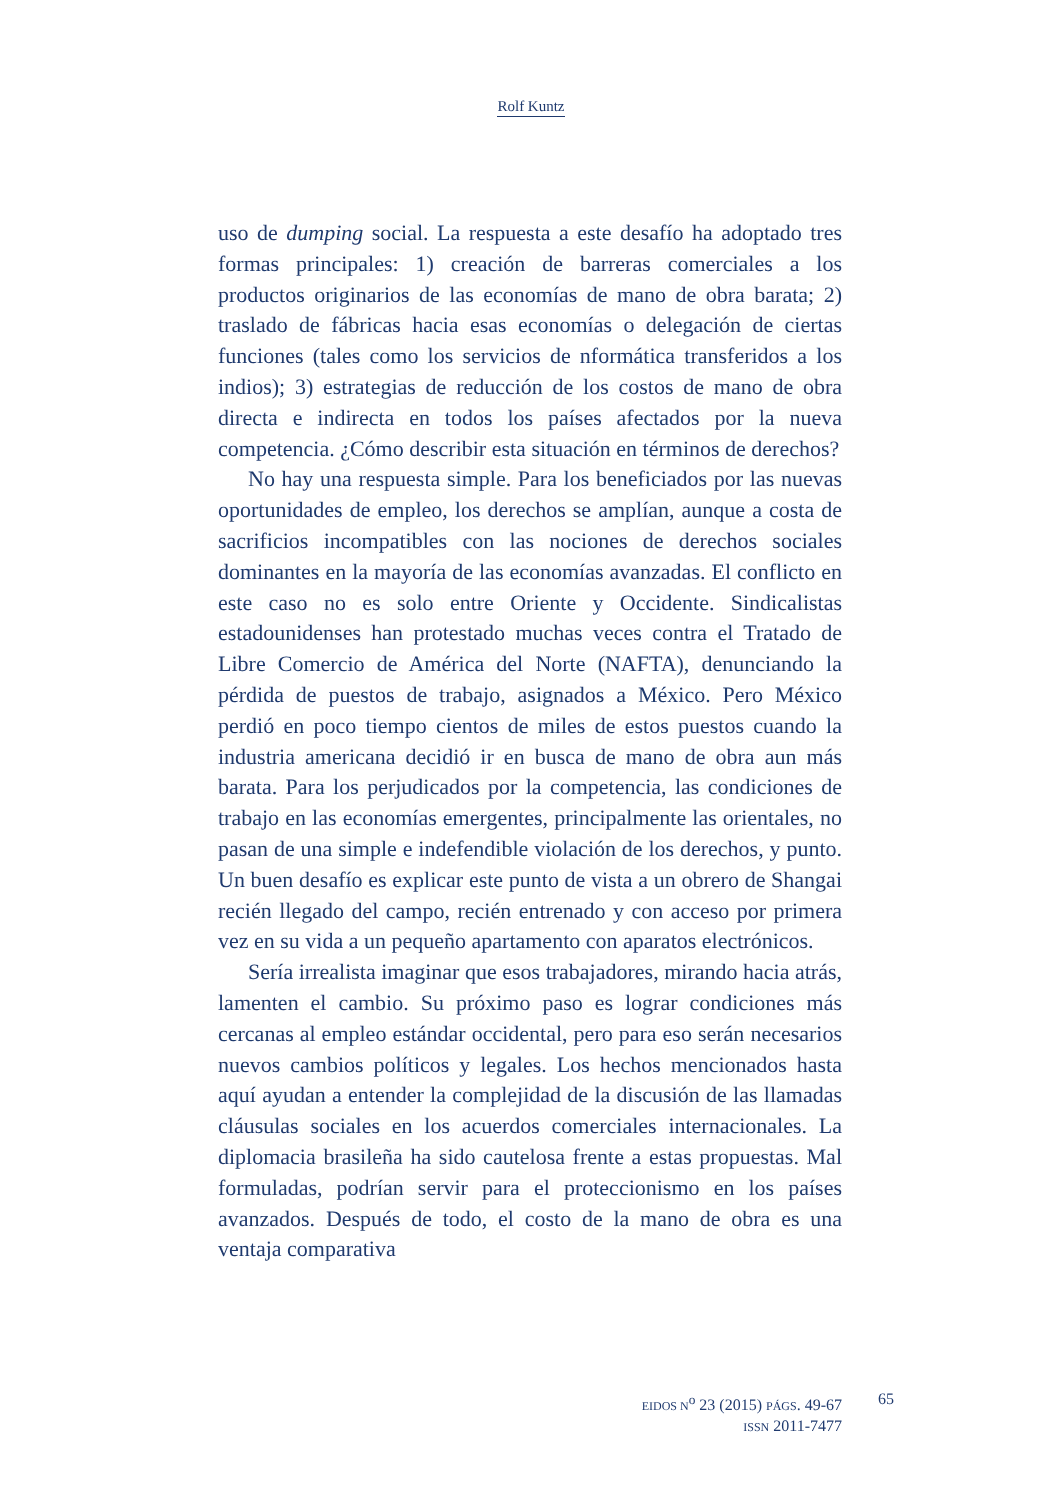Rolf Kuntz
uso de dumping social. La respuesta a este desafío ha adoptado tres formas principales: 1) creación de barreras comerciales a los productos originarios de las economías de mano de obra barata; 2) traslado de fábricas hacia esas economías o delegación de ciertas funciones (tales como los servicios de nformática transferidos a los indios); 3) estrategias de reducción de los costos de mano de obra directa e indirecta en todos los países afectados por la nueva competencia. ¿Cómo describir esta situación en términos de derechos?
No hay una respuesta simple. Para los beneficiados por las nuevas oportunidades de empleo, los derechos se amplían, aunque a costa de sacrificios incompatibles con las nociones de derechos sociales dominantes en la mayoría de las economías avanzadas. El conflicto en este caso no es solo entre Oriente y Occidente. Sindicalistas estadounidenses han protestado muchas veces contra el Tratado de Libre Comercio de América del Norte (NAFTA), denunciando la pérdida de puestos de trabajo, asignados a México. Pero México perdió en poco tiempo cientos de miles de estos puestos cuando la industria americana decidió ir en busca de mano de obra aun más barata. Para los perjudicados por la competencia, las condiciones de trabajo en las economías emergentes, principalmente las orientales, no pasan de una simple e indefendible violación de los derechos, y punto. Un buen desafío es explicar este punto de vista a un obrero de Shangai recién llegado del campo, recién entrenado y con acceso por primera vez en su vida a un pequeño apartamento con aparatos electrónicos.
Sería irrealista imaginar que esos trabajadores, mirando hacia atrás, lamenten el cambio. Su próximo paso es lograr condiciones más cercanas al empleo estándar occidental, pero para eso serán necesarios nuevos cambios políticos y legales. Los hechos mencionados hasta aquí ayudan a entender la complejidad de la discusión de las llamadas cláusulas sociales en los acuerdos comerciales internacionales. La diplomacia brasileña ha sido cautelosa frente a estas propuestas. Mal formuladas, podrían servir para el proteccionismo en los países avanzados. Después de todo, el costo de la mano de obra es una ventaja comparativa
EIDOS N<sup>o</sup> 23 (2015) PÁGS. 49-67
ISSN 2011-7477
65